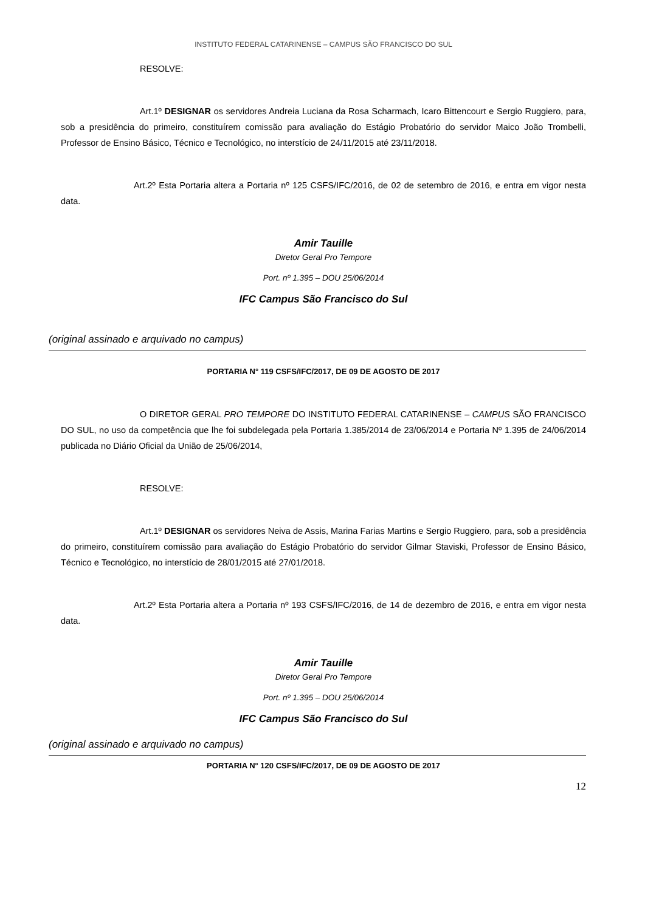INSTITUTO FEDERAL CATARINENSE – CAMPUS SÃO FRANCISCO DO SUL
RESOLVE:
Art.1º DESIGNAR os servidores Andreia Luciana da Rosa Scharmach, Icaro Bittencourt e Sergio Ruggiero, para, sob a presidência do primeiro, constituírem comissão para avaliação do Estágio Probatório do servidor Maico João Trombelli, Professor de Ensino Básico, Técnico e Tecnológico, no interstício de 24/11/2015 até 23/11/2018.
Art.2º Esta Portaria altera a Portaria nº 125 CSFS/IFC/2016, de 02 de setembro de 2016, e entra em vigor nesta data.
Amir Tauille
Diretor Geral Pro Tempore
Port. nº 1.395 – DOU 25/06/2014
IFC Campus São Francisco do Sul
(original assinado e arquivado no campus)
PORTARIA N° 119 CSFS/IFC/2017, DE 09 DE AGOSTO DE 2017
O DIRETOR GERAL PRO TEMPORE DO INSTITUTO FEDERAL CATARINENSE – CAMPUS SÃO FRANCISCO DO SUL, no uso da competência que lhe foi subdelegada pela Portaria 1.385/2014 de 23/06/2014 e Portaria Nº 1.395 de 24/06/2014 publicada no Diário Oficial da União de 25/06/2014,
RESOLVE:
Art.1º DESIGNAR os servidores Neiva de Assis, Marina Farias Martins e Sergio Ruggiero, para, sob a presidência do primeiro, constituírem comissão para avaliação do Estágio Probatório do servidor Gilmar Staviski, Professor de Ensino Básico, Técnico e Tecnológico, no interstício de 28/01/2015 até 27/01/2018.
Art.2º Esta Portaria altera a Portaria nº 193 CSFS/IFC/2016, de 14 de dezembro de 2016, e entra em vigor nesta data.
Amir Tauille
Diretor Geral Pro Tempore
Port. nº 1.395 – DOU 25/06/2014
IFC Campus São Francisco do Sul
(original assinado e arquivado no campus)
PORTARIA N° 120 CSFS/IFC/2017, DE 09 DE AGOSTO DE 2017
12